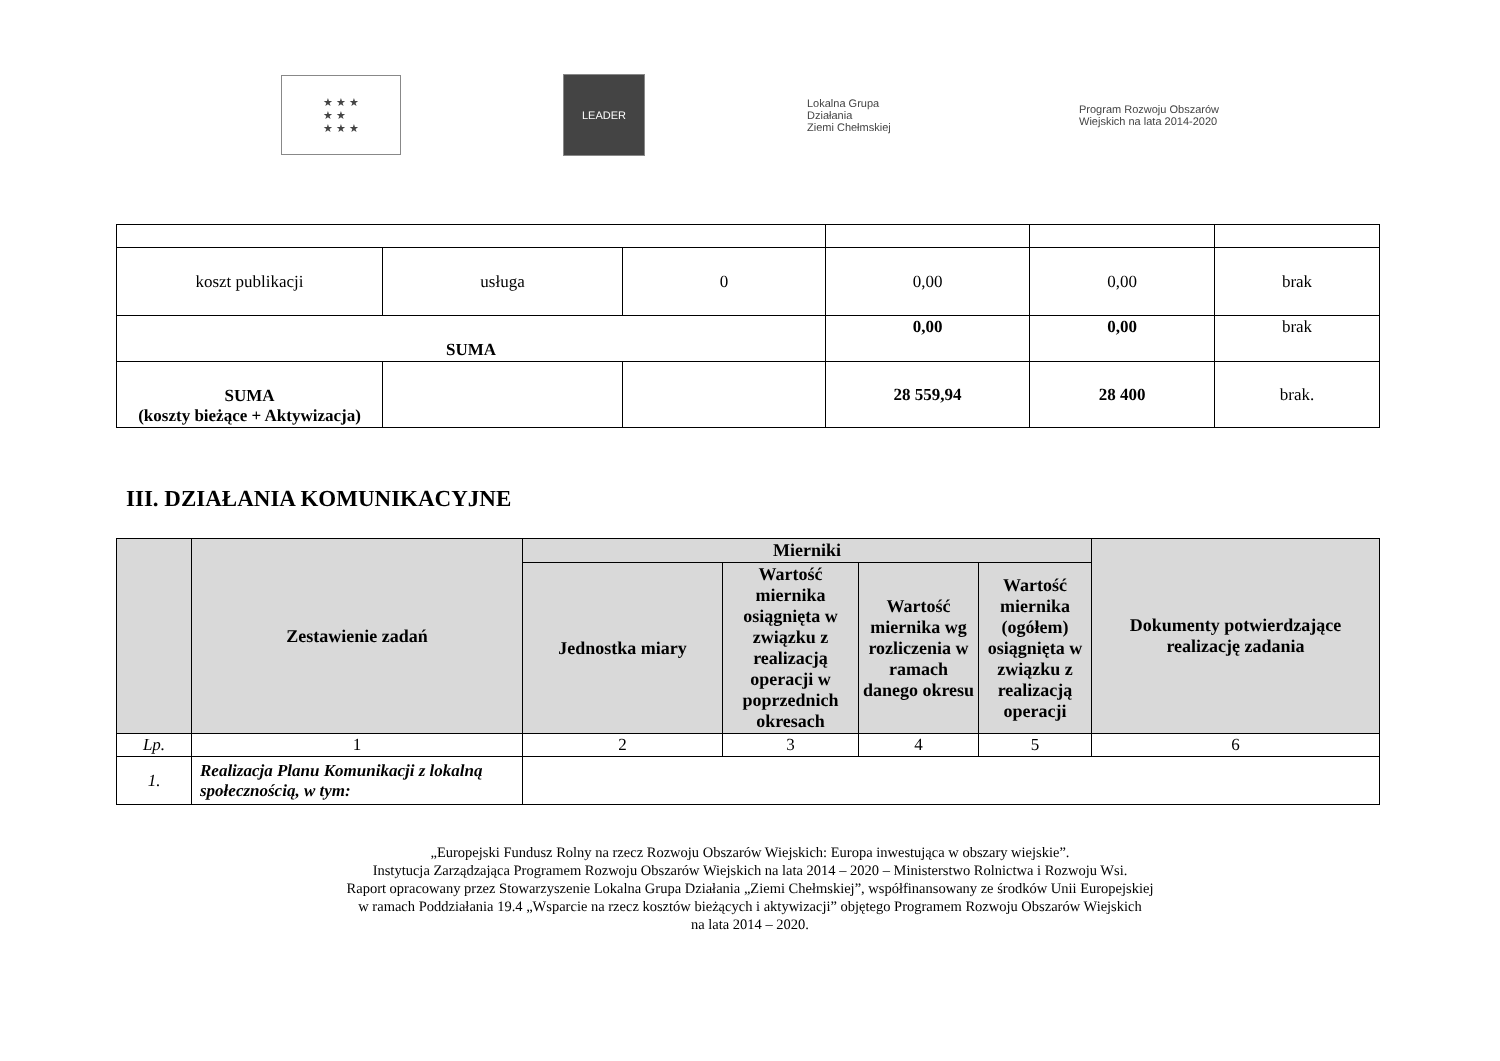★ ★ ★
★ ★
★ ★ ★
LEADER
Lokalna Grupa Działania
Ziemi Chełmskiej
Program Rozwoju Obszarów Wiejskich na lata 2014-2020
| koszt publikacji | usługa | 0 | 0,00 | 0,00 | brak |
| SUMA | | | 0,00 | 0,00 | brak |
| SUMA (koszty bieżące + Aktywizacja) | | | 28 559,94 | 28 400 | brak. |
III. DZIAŁANIA KOMUNIKACYJNE
| | Zestawienie zadań | Mierniki | | | | Dokumenty potwierdzające realizację zadania |
| --- | --- | --- | --- | --- | --- | --- |
| | | Jednostka miary | Wartość miernika osiągnięta w związku z realizacją operacji w poprzednich okresach | Wartość miernika wg rozliczenia w ramach danego okresu | Wartość miernika (ogółem) osiągnięta w związku z realizacją operacji | |
| Lp. | 1 | 2 | 3 | 4 | 5 | 6 |
| 1. | Realizacja Planu Komunikacji z lokalną społecznością, w tym: | | | | | |
„Europejski Fundusz Rolny na rzecz Rozwoju Obszarów Wiejskich: Europa inwestująca w obszary wiejskie”.
Instytucja Zarządzająca Programem Rozwoju Obszarów Wiejskich na lata 2014 – 2020 – Ministerstwo Rolnictwa i Rozwoju Wsi.
Raport opracowany przez Stowarzyszenie Lokalna Grupa Działania „Ziemi Chełmskiej”, współfinansowany ze środków Unii Europejskiej
w ramach Poddziałania 19.4 „Wsparcie na rzecz kosztów bieżących i aktywizacji” objętego Programem Rozwoju Obszarów Wiejskich
na lata 2014 – 2020.